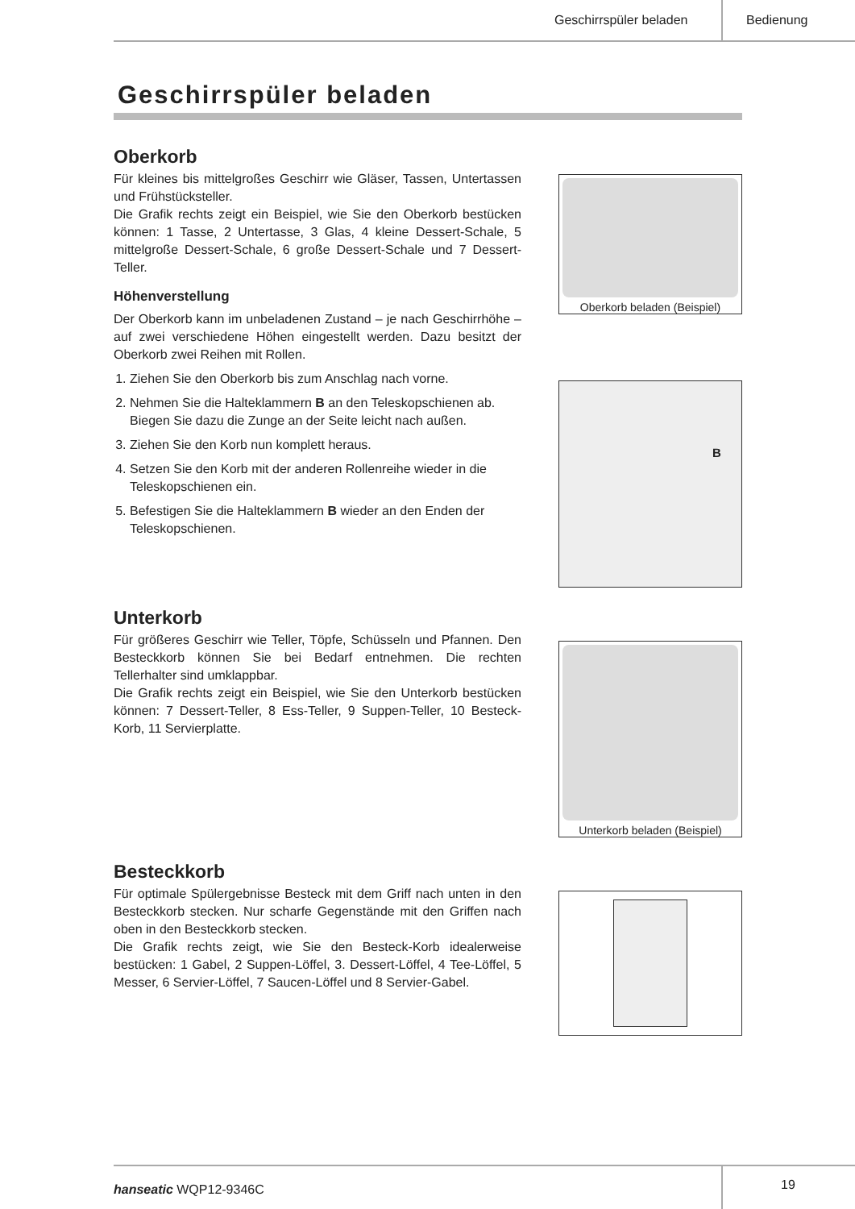Geschirrspüler beladen Bedienung
Geschirrspüler beladen
Oberkorb
Für kleines bis mittelgroßes Geschirr wie Gläser, Tassen, Untertassen und Frühstücksteller.
Die Grafik rechts zeigt ein Beispiel, wie Sie den Oberkorb bestücken können: 1 Tasse, 2 Untertasse, 3 Glas, 4 kleine Dessert-Schale, 5 mittelgroße Dessert-Schale, 6 große Dessert-Schale und 7 Dessert-Teller.
Höhenverstellung
Der Oberkorb kann im unbeladenen Zustand – je nach Geschirrhöhe – auf zwei verschiedene Höhen eingestellt werden. Dazu besitzt der Oberkorb zwei Reihen mit Rollen.
1. Ziehen Sie den Oberkorb bis zum Anschlag nach vorne.
2. Nehmen Sie die Halteklammern B an den Teleskopschienen ab. Biegen Sie dazu die Zunge an der Seite leicht nach außen.
3. Ziehen Sie den Korb nun komplett heraus.
4. Setzen Sie den Korb mit der anderen Rollenreihe wieder in die Teleskopschienen ein.
5. Befestigen Sie die Halteklammern B wieder an den Enden der Teleskopschienen.
Oberkorb beladen (Beispiel)
B
Unterkorb
Für größeres Geschirr wie Teller, Töpfe, Schüsseln und Pfannen. Den Besteckkorb können Sie bei Bedarf entnehmen. Die rechten Tellerhalter sind umklappbar.
Die Grafik rechts zeigt ein Beispiel, wie Sie den Unterkorb bestücken können: 7 Dessert-Teller, 8 Ess-Teller, 9 Suppen-Teller, 10 Besteck-Korb, 11 Servierplatte.
Unterkorb beladen (Beispiel)
Besteckkorb
Für optimale Spülergebnisse Besteck mit dem Griff nach unten in den Besteckkorb stecken. Nur scharfe Gegenstände mit den Griffen nach oben in den Besteckkorb stecken.
Die Grafik rechts zeigt, wie Sie den Besteck-Korb idealerweise bestücken: 1 Gabel, 2 Suppen-Löffel, 3. Dessert-Löffel, 4 Tee-Löffel, 5 Messer, 6 Servier-Löffel, 7 Saucen-Löffel und 8 Servier-Gabel.
hanseatic WQP12-9346C 19